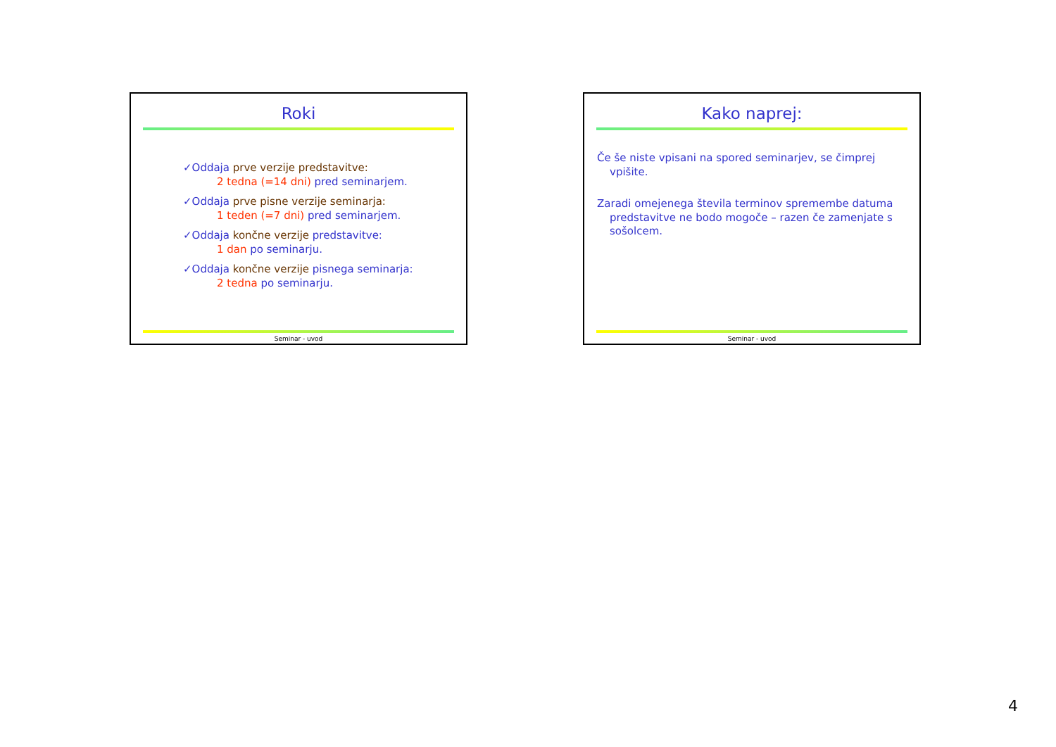Roki
✓Oddaja prve verzije predstavitve:
2 tedna (=14 dni) pred seminarjem.
✓Oddaja prve pisne verzije seminarja:
1 teden (=7 dni) pred seminarjem.
✓Oddaja končne verzije predstavitve:
1 dan po seminarju.
✓Oddaja končne verzije pisnega seminarja:
2 tedna po seminarju.
Seminar - uvod
Kako naprej:
Če še niste vpisani na spored seminarjev, se čimprej vpišite.
Zaradi omejenega števila terminov spremembe datuma predstavitve ne bodo mogoče – razen če zamenjate s sošolcem.
Seminar - uvod
4